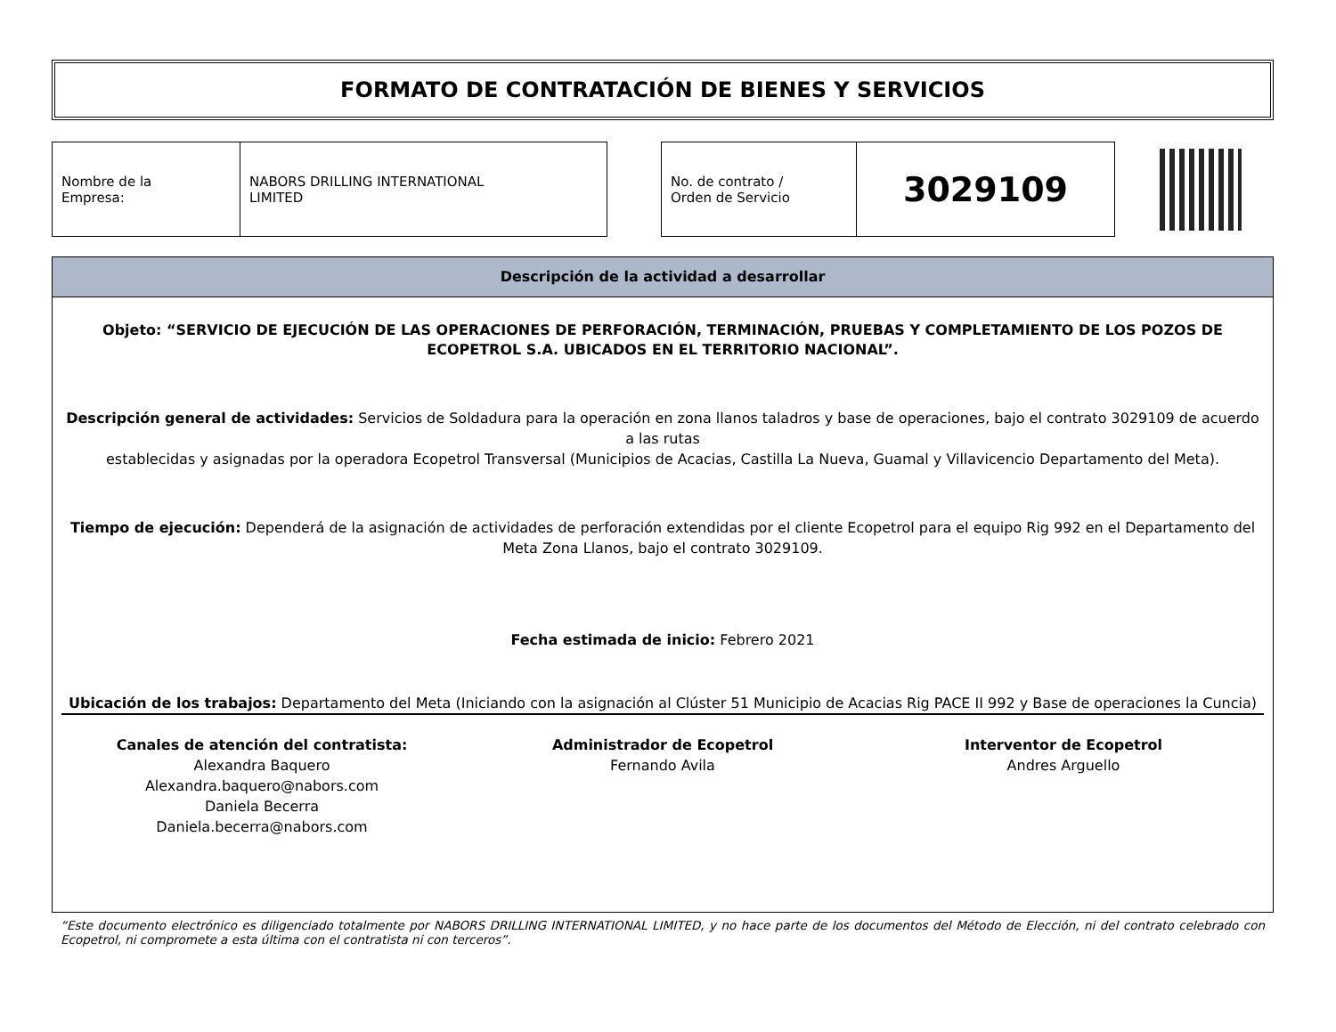FORMATO DE CONTRATACIÓN DE BIENES Y SERVICIOS
| Nombre de la Empresa: | NABORS DRILLING INTERNATIONAL LIMITED |
| No. de contrato / Orden de Servicio | 3029109 |
Descripción de la actividad a desarrollar
Objeto: “SERVICIO DE EJECUCIÓN DE LAS OPERACIONES DE PERFORACIÓN, TERMINACIÓN, PRUEBAS Y COMPLETAMIENTO DE LOS POZOS DE ECOPETROL S.A. UBICADOS EN EL TERRITORIO NACIONAL”.
Descripción general de actividades: Servicios de Soldadura para la operación en zona llanos taladros y base de operaciones, bajo el contrato 3029109 de acuerdo a las rutas
establecidas y asignadas por la operadora Ecopetrol Transversal (Municipios de Acacias, Castilla La Nueva, Guamal y Villavicencio Departamento del Meta).
Tiempo de ejecución: Dependerá de la asignación de actividades de perforación extendidas por el cliente Ecopetrol para el equipo Rig 992 en el Departamento del Meta Zona Llanos, bajo el contrato 3029109.
Fecha estimada de inicio: Febrero 2021
Ubicación de los trabajos: Departamento del Meta (Iniciando con la asignación al Clúster 51 Municipio de Acacias Rig PACE II 992 y Base de operaciones la Cuncia)
Canales de atención del contratista:
Alexandra Baquero
Alexandra.baquero@nabors.com
Daniela Becerra
Daniela.becerra@nabors.com
Administrador de Ecopetrol
Fernando Avila
Interventor de Ecopetrol
Andres Arguello
“Este documento electrónico es diligenciado totalmente por NABORS DRILLING INTERNATIONAL LIMITED, y no hace parte de los documentos del Método de Elección, ni del contrato celebrado con Ecopetrol, ni compromete a esta última con el contratista ni con terceros”.